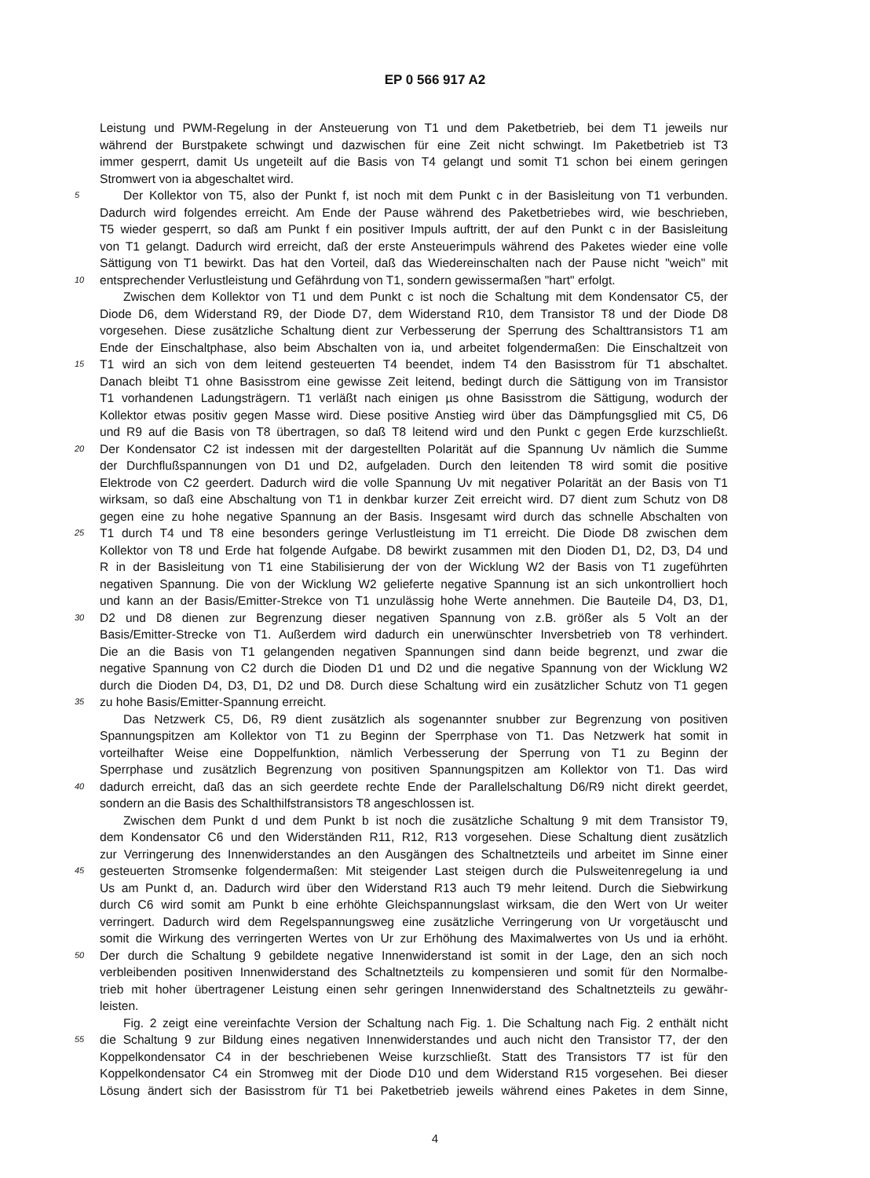EP 0 566 917 A2
Leistung und PWM-Regelung in der Ansteuerung von T1 und dem Paketbetrieb, bei dem T1 jeweils nur
während der Burstpakete schwingt und dazwischen für eine Zeit nicht schwingt. Im Paketbetrieb ist T3
immer gesperrt, damit Us ungeteilt auf die Basis von T4 gelangt und somit T1 schon bei einem geringen
Stromwert von ia abgeschaltet wird.
5
Der Kollektor von T5, also der Punkt f, ist noch mit dem Punkt c in der Basisleitung von T1 verbunden.
Dadurch wird folgendes erreicht. Am Ende der Pause während des Paketbetriebes wird, wie beschrieben,
T5 wieder gesperrt, so daß am Punkt f ein positiver Impuls auftritt, der auf den Punkt c in der Basisleitung
von T1 gelangt. Dadurch wird erreicht, daß der erste Ansteuerimpuls während des Paketes wieder eine volle
Sättigung von T1 bewirkt. Das hat den Vorteil, daß das Wiedereinschalten nach der Pause nicht "weich" mit
10
entsprechender Verlustleistung und Gefährdung von T1, sondern gewissermaßen "hart" erfolgt.
Zwischen dem Kollektor von T1 und dem Punkt c ist noch die Schaltung mit dem Kondensator C5, der
Diode D6, dem Widerstand R9, der Diode D7, dem Widerstand R10, dem Transistor T8 und der Diode D8
vorgesehen. Diese zusätzliche Schaltung dient zur Verbesserung der Sperrung des Schalttransistors T1 am
Ende der Einschaltphase, also beim Abschalten von ia, und arbeitet folgendermaßen: Die Einschaltzeit von
15
T1 wird an sich von dem leitend gesteuerten T4 beendet, indem T4 den Basisstrom für T1 abschaltet.
Danach bleibt T1 ohne Basisstrom eine gewisse Zeit leitend, bedingt durch die Sättigung von im Transistor
T1 vorhandenen Ladungsträgern. T1 verläßt nach einigen µs ohne Basisstrom die Sättigung, wodurch der
Kollektor etwas positiv gegen Masse wird. Diese positive Anstieg wird über das Dämpfungsglied mit C5, D6
und R9 auf die Basis von T8 übertragen, so daß T8 leitend wird und den Punkt c gegen Erde kurzschließt.
20
Der Kondensator C2 ist indessen mit der dargestellten Polarität auf die Spannung Uv nämlich die Summe
der Durchflußspannungen von D1 und D2, aufgeladen. Durch den leitenden T8 wird somit die positive
Elektrode von C2 geerdert. Dadurch wird die volle Spannung Uv mit negativer Polarität an der Basis von T1
wirksam, so daß eine Abschaltung von T1 in denkbar kurzer Zeit erreicht wird. D7 dient zum Schutz von D8
gegen eine zu hohe negative Spannung an der Basis. Insgesamt wird durch das schnelle Abschalten von
25
T1 durch T4 und T8 eine besonders geringe Verlustleistung im T1 erreicht. Die Diode D8 zwischen dem
Kollektor von T8 und Erde hat folgende Aufgabe. D8 bewirkt zusammen mit den Dioden D1, D2, D3, D4 und
R in der Basisleitung von T1 eine Stabilisierung der von der Wicklung W2 der Basis von T1 zugeführten
negativen Spannung. Die von der Wicklung W2 gelieferte negative Spannung ist an sich unkontrolliert hoch
und kann an der Basis/Emitter-Strekce von T1 unzulässig hohe Werte annehmen. Die Bauteile D4, D3, D1,
30
D2 und D8 dienen zur Begrenzung dieser negativen Spannung von z.B. größer als 5 Volt an der
Basis/Emitter-Strecke von T1. Außerdem wird dadurch ein unerwünschter Inversbetrieb von T8 verhindert.
Die an die Basis von T1 gelangenden negativen Spannungen sind dann beide begrenzt, und zwar die
negative Spannung von C2 durch die Dioden D1 und D2 und die negative Spannung von der Wicklung W2
durch die Dioden D4, D3, D1, D2 und D8. Durch diese Schaltung wird ein zusätzlicher Schutz von T1 gegen
35
zu hohe Basis/Emitter-Spannung erreicht.
Das Netzwerk C5, D6, R9 dient zusätzlich als sogenannter snubber zur Begrenzung von positiven
Spannungspitzen am Kollektor von T1 zu Beginn der Sperrphase von T1. Das Netzwerk hat somit in
vorteilhafter Weise eine Doppelfunktion, nämlich Verbesserung der Sperrung von T1 zu Beginn der
Sperrphase und zusätzlich Begrenzung von positiven Spannungspitzen am Kollektor von T1. Das wird
40
dadurch erreicht, daß das an sich geerdete rechte Ende der Parallelschaltung D6/R9 nicht direkt geerdet,
sondern an die Basis des Schalthilfstransistors T8 angeschlossen ist.
Zwischen dem Punkt d und dem Punkt b ist noch die zusätzliche Schaltung 9 mit dem Transistor T9,
dem Kondensator C6 und den Widerständen R11, R12, R13 vorgesehen. Diese Schaltung dient zusätzlich
zur Verringerung des Innenwiderstandes an den Ausgängen des Schaltnetzteils und arbeitet im Sinne einer
45
gesteuerten Stromsenke folgendermaßen: Mit steigender Last steigen durch die Pulsweitenregelung ia und
Us am Punkt d, an. Dadurch wird über den Widerstand R13 auch T9 mehr leitend. Durch die Siebwirkung
durch C6 wird somit am Punkt b eine erhöhte Gleichspannungslast wirksam, die den Wert von Ur weiter
verringert. Dadurch wird dem Regelspannungsweg eine zusätzliche Verringerung von Ur vorgetäuscht und
somit die Wirkung des verringerten Wertes von Ur zur Erhöhung des Maximalwertes von Us und ia erhöht.
50
Der durch die Schaltung 9 gebildete negative Innenwiderstand ist somit in der Lage, den an sich noch
verbleibenden positiven Innenwiderstand des Schaltnetzteils zu kompensieren und somit für den Normalbe-
trieb mit hoher übertragener Leistung einen sehr geringen Innenwiderstand des Schaltnetzteils zu gewähr-
leisten.
Fig. 2 zeigt eine vereinfachte Version der Schaltung nach Fig. 1. Die Schaltung nach Fig. 2 enthält nicht
55
die Schaltung 9 zur Bildung eines negativen Innenwiderstandes und auch nicht den Transistor T7, der den
Koppelkondensator C4 in der beschriebenen Weise kurzschließt. Statt des Transistors T7 ist für den
Koppelkondensator C4 ein Stromweg mit der Diode D10 und dem Widerstand R15 vorgesehen. Bei dieser
Lösung ändert sich der Basisstrom für T1 bei Paketbetrieb jeweils während eines Paketes in dem Sinne,
4